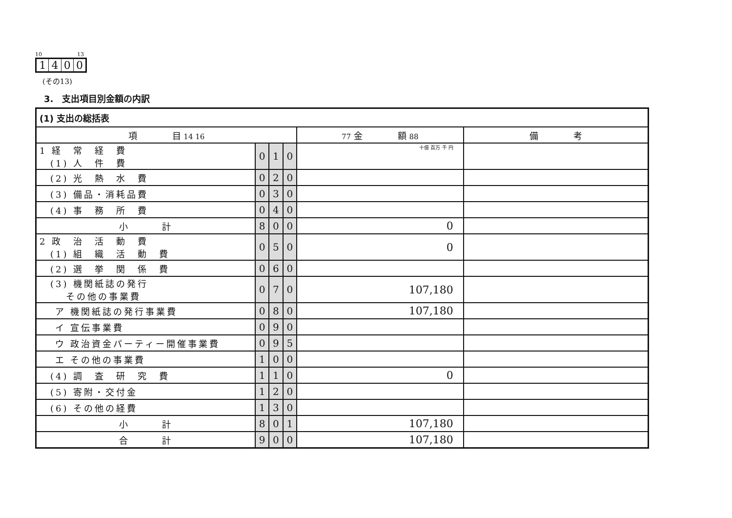10 13
1400
(その13)
3.　支出項目別金額の内訳
| (1) 支出の総括表 | | | | | |
| --- | --- | --- | --- | --- | --- |
| 項 目 14 16 | | | | 77 金 額 88 | 備 考 |
| 1 経 常 経 費 (1) 人 件 費 | 0 | 1 | 0 | 十億 百万 千 円 | |
| (2) 光 熱 水 費 | 0 | 2 | 0 | | |
| (3) 備品・消耗品費 | 0 | 3 | 0 | | |
| (4) 事 務 所 費 | 0 | 4 | 0 | | |
| 小 計 | 8 | 0 | 0 | 0 | |
| 2 政 治 活 動 費 (1) 組 織 活 動 費 | 0 | 5 | 0 | 0 | |
| (2) 選 挙 関 係 費 | 0 | 6 | 0 | | |
| (3) 機関紙誌の発行 その他の事業費 | 0 | 7 | 0 | 107,180 | |
| ア 機関紙誌の発行事業費 | 0 | 8 | 0 | 107,180 | |
| イ 宣伝事業費 | 0 | 9 | 0 | | |
| ウ 政治資金パーティー開催事業費 | 0 | 9 | 5 | | |
| エ その他の事業費 | 1 | 0 | 0 | | |
| (4) 調 査 研 究 費 | 1 | 1 | 0 | 0 | |
| (5) 寄附・交付金 | 1 | 2 | 0 | | |
| (6) その他の経費 | 1 | 3 | 0 | | |
| 小 計 | 8 | 0 | 1 | 107,180 | |
| 合 計 | 9 | 0 | 0 | 107,180 | |